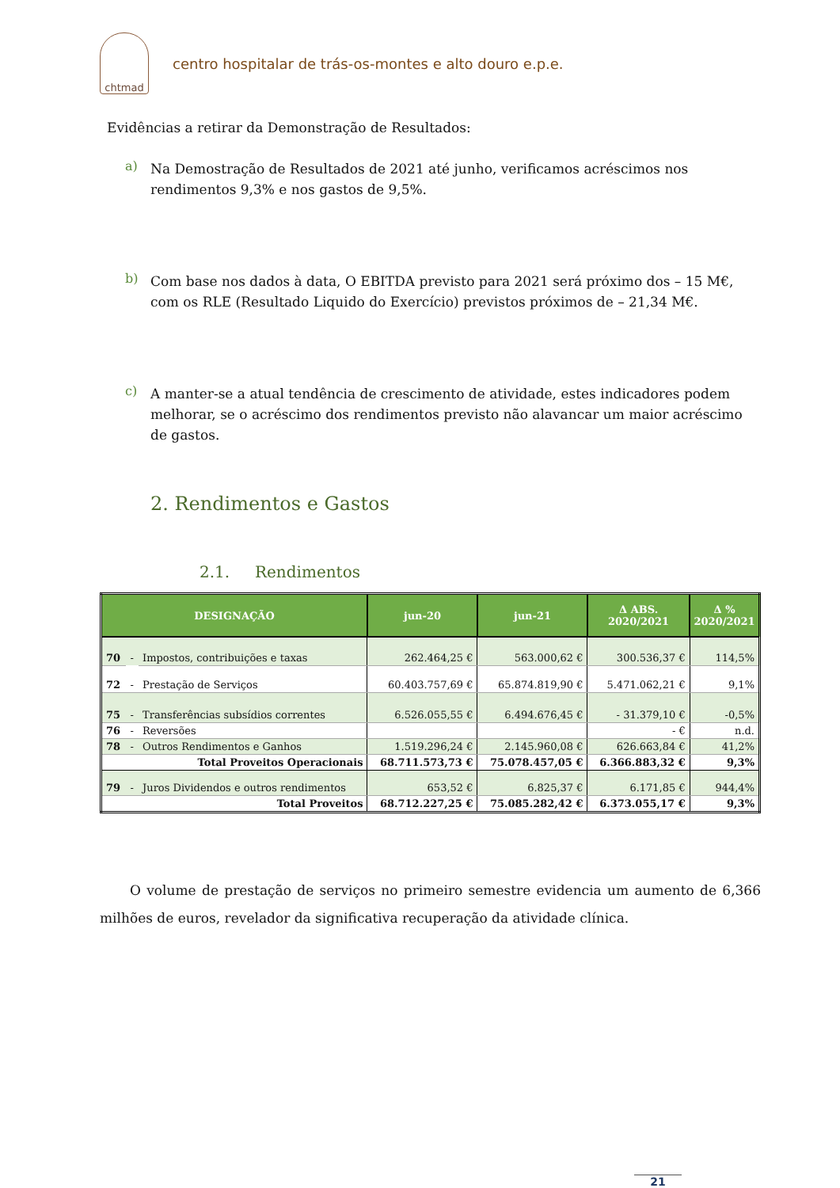chtmad
centro hospitalar de trás-os-montes e alto douro e.p.e.
Evidências a retirar da Demonstração de Resultados:
a)
Na Demostração de Resultados de 2021 até junho, verificamos acréscimos nos rendimentos 9,3% e nos gastos de 9,5%.
b)
Com base nos dados à data, O EBITDA previsto para 2021 será próximo dos – 15 M€, com os RLE (Resultado Liquido do Exercício) previstos próximos de – 21,34 M€.
c)
A manter-se a atual tendência de crescimento de atividade, estes indicadores podem melhorar, se o acréscimo dos rendimentos previsto não alavancar um maior acréscimo de gastos.
2. Rendimentos e Gastos
2.1. Rendimentos
| DESIGNAÇÃO | | | jun-20 | jun-21 | Δ ABS. 2020/2021 | Δ % 2020/2021 |
| --- | --- | --- | --- | --- | --- | --- |
| 70 | - | Impostos, contribuições e taxas | 262.464,25 € | 563.000,62 € | 300.536,37 € | 114,5% |
| 72 | - | Prestação de Serviços | 60.403.757,69 € | 65.874.819,90 € | 5.471.062,21 € | 9,1% |
| 75 | - | Transferências subsídios correntes | 6.526.055,55 € | 6.494.676,45 € | - 31.379,10 € | -0,5% |
| 76 | - | Reversões | | | - € | n.d. |
| 78 | - | Outros Rendimentos e Ganhos | 1.519.296,24 € | 2.145.960,08 € | 626.663,84 € | 41,2% |
| Total Proveitos Operacionais | | | 68.711.573,73 € | 75.078.457,05 € | 6.366.883,32 € | 9,3% |
| 79 | - | Juros Dividendos e outros rendimentos | 653,52 € | 6.825,37 € | 6.171,85 € | 944,4% |
| Total Proveitos | | | 68.712.227,25 € | 75.085.282,42 € | 6.373.055,17 € | 9,3% |
O volume de prestação de serviços no primeiro semestre evidencia um aumento de 6,366 milhões de euros, revelador da significativa recuperação da atividade clínica.
21